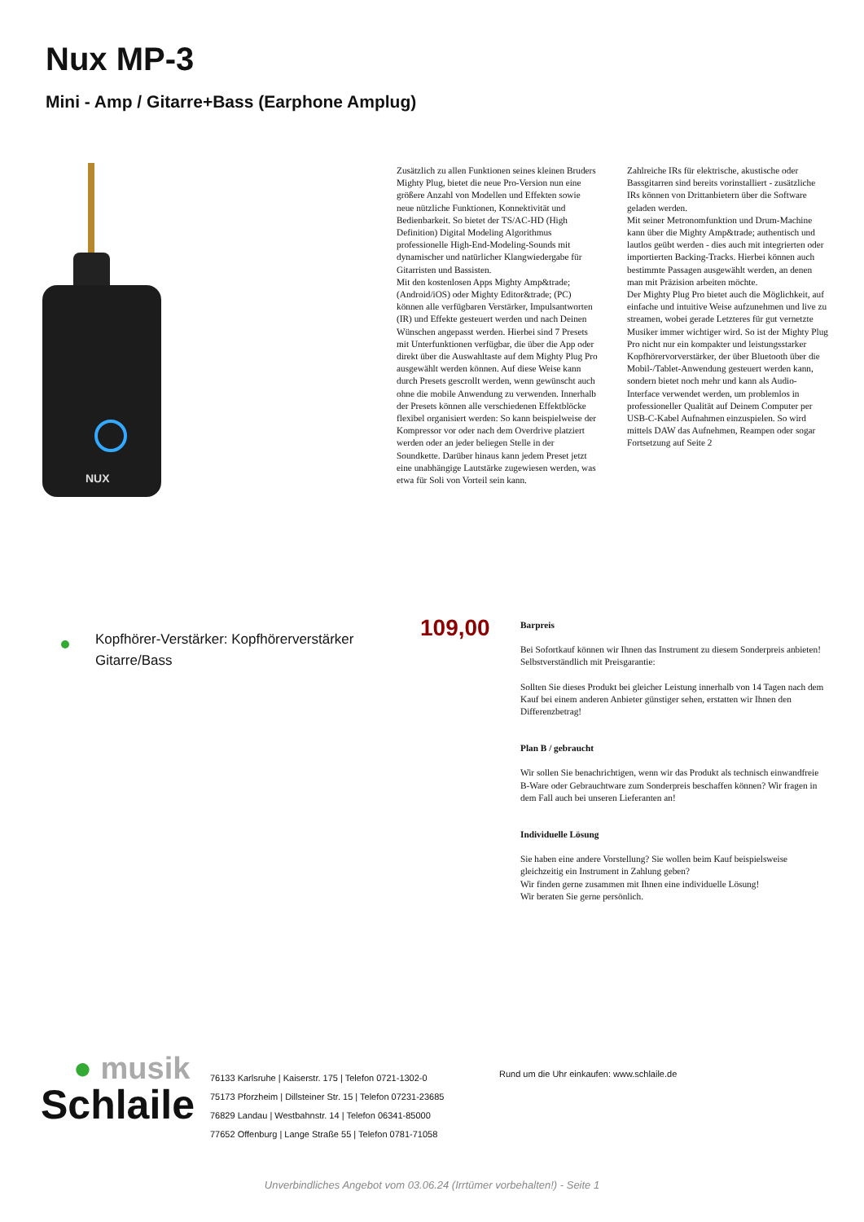Nux MP-3
Mini - Amp / Gitarre+Bass (Earphone Amplug)
NUX
Zusätzlich zu allen Funktionen seines kleinen Bruders Mighty Plug, bietet die neue Pro-Version nun eine größere Anzahl von Modellen und Effekten sowie neue nützliche Funktionen, Konnektivität und Bedienbarkeit. So bietet der TS/AC-HD (High Definition) Digital Modeling Algorithmus professionelle High-End-Modeling-Sounds mit dynamischer und natürlicher Klangwiedergabe für Gitarristen und Bassisten.
Mit den kostenlosen Apps Mighty Amp&trade; (Android/iOS) oder Mighty Editor&trade; (PC) können alle verfügbaren Verstärker, Impulsantworten (IR) und Effekte gesteuert werden und nach Deinen Wünschen angepasst werden. Hierbei sind 7 Presets mit Unterfunktionen verfügbar, die über die App oder direkt über die Auswahltaste auf dem Mighty Plug Pro ausgewählt werden können. Auf diese Weise kann durch Presets gescrollt werden, wenn gewünscht auch ohne die mobile Anwendung zu verwenden. Innerhalb der Presets können alle verschiedenen Effektblöcke flexibel organisiert werden: So kann beispielweise der Kompressor vor oder nach dem Overdrive platziert werden oder an jeder beliegen Stelle in der Soundkette. Darüber hinaus kann jedem Preset jetzt eine unabhängige Lautstärke zugewiesen werden, was etwa für Soli von Vorteil sein kann.
Zahlreiche IRs für elektrische, akustische oder Bassgitarren sind bereits vorinstalliert - zusätzliche IRs können von Drittanbietern über die Software geladen werden.
Mit seiner Metronomfunktion und Drum-Machine kann über die Mighty Amp&trade; authentisch und lautlos geübt werden - dies auch mit integrierten oder importierten Backing-Tracks. Hierbei können auch bestimmte Passagen ausgewählt werden, an denen man mit Präzision arbeiten möchte.
Der Mighty Plug Pro bietet auch die Möglichkeit, auf einfache und intuitive Weise aufzunehmen und live zu streamen, wobei gerade Letzteres für gut vernetzte Musiker immer wichtiger wird. So ist der Mighty Plug Pro nicht nur ein kompakter und leistungsstarker Kopfhörervorverstärker, der über Bluetooth über die Mobil-/Tablet-Anwendung gesteuert werden kann, sondern bietet noch mehr und kann als Audio-Interface verwendet werden, um problemlos in professioneller Qualität auf Deinem Computer per USB-C-Kabel Aufnahmen einzuspielen. So wird mittels DAW das Aufnehmen, Reampen oder sogar Fortsetzung auf Seite 2
Kopfhörer-Verstärker: Kopfhörerverstärker
Gitarre/Bass
109,00
Barpreis
Bei Sofortkauf können wir Ihnen das Instrument zu diesem Sonderpreis anbieten! Selbstverständlich mit Preisgarantie:
Sollten Sie dieses Produkt bei gleicher Leistung innerhalb von 14 Tagen nach dem Kauf bei einem anderen Anbieter günstiger sehen, erstatten wir Ihnen den Differenzbetrag!
Plan B / gebraucht
Wir sollen Sie benachrichtigen, wenn wir das Produkt als technisch einwandfreie B-Ware oder Gebrauchtware zum Sonderpreis beschaffen können? Wir fragen in dem Fall auch bei unseren Lieferanten an!
Individuelle Lösung
Sie haben eine andere Vorstellung? Sie wollen beim Kauf beispielsweise gleichzeitig ein Instrument in Zahlung geben?
Wir finden gerne zusammen mit Ihnen eine individuelle Lösung!
Wir beraten Sie gerne persönlich.
● musik
Schlaile
76133 Karlsruhe | Kaiserstr. 175 | Telefon 0721-1302-0
75173 Pforzheim | Dillsteiner Str. 15 | Telefon 07231-23685
76829 Landau | Westbahnstr. 14 | Telefon 06341-85000
77652 Offenburg | Lange Straße 55 | Telefon 0781-71058
Rund um die Uhr einkaufen: www.schlaile.de
Unverbindliches Angebot vom 03.06.24 (Irrtümer vorbehalten!) - Seite 1